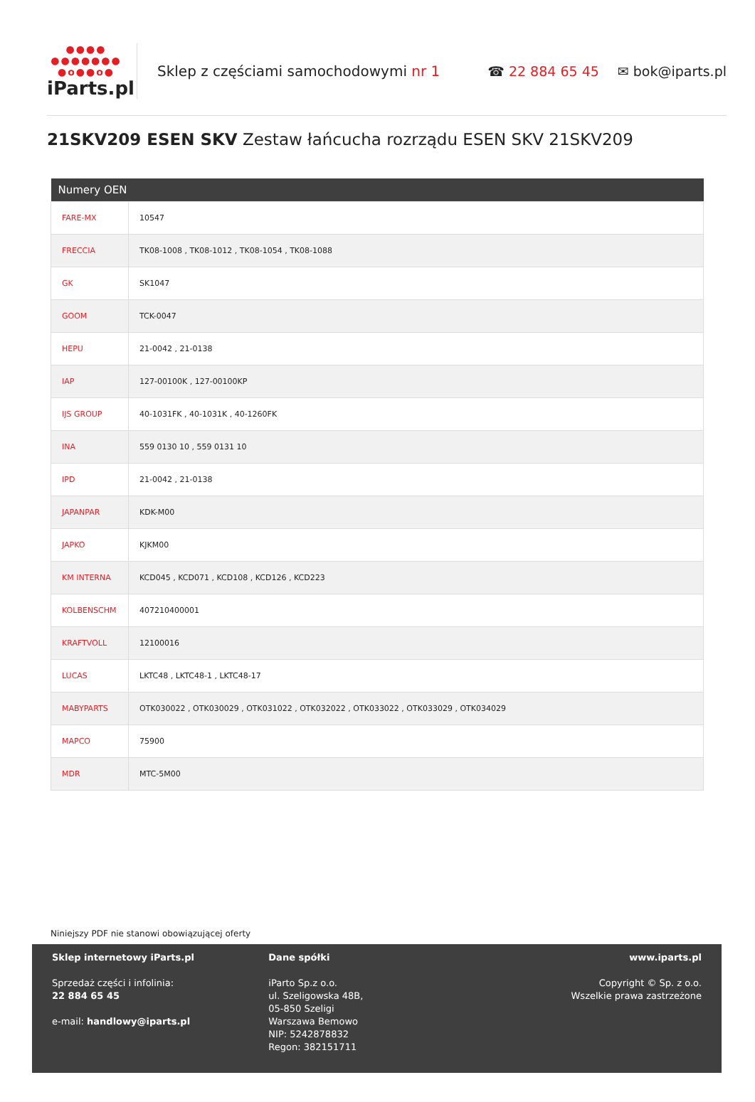●●●● ●●●●●●● ●o●●o●
iParts.pl
Sklep z częściami samochodowymi nr 1
☎ 22 884 65 45 ✉ bok@iparts.pl
21SKV209 ESEN SKV Zestaw łańcucha rozrządu ESEN SKV 21SKV209
| Numery OEN | |
| --- | --- |
| FARE-MX | 10547 |
| FRECCIA | TK08-1008 , TK08-1012 , TK08-1054 , TK08-1088 |
| GK | SK1047 |
| GOOM | TCK-0047 |
| HEPU | 21-0042 , 21-0138 |
| IAP | 127-00100K , 127-00100KP |
| IJS GROUP | 40-1031FK , 40-1031K , 40-1260FK |
| INA | 559 0130 10 , 559 0131 10 |
| IPD | 21-0042 , 21-0138 |
| JAPANPAR | KDK-M00 |
| JAPKO | KJKM00 |
| KM INTERNA | KCD045 , KCD071 , KCD108 , KCD126 , KCD223 |
| KOLBENSCHM | 407210400001 |
| KRAFTVOLL | 12100016 |
| LUCAS | LKTC48 , LKTC48-1 , LKTC48-17 |
| MABYPARTS | OTK030022 , OTK030029 , OTK031022 , OTK032022 , OTK033022 , OTK033029 , OTK034029 |
| MAPCO | 75900 |
| MDR | MTC-5M00 |
Niniejszy PDF nie stanowi obowiązującej oferty
Sklep internetowy iParts.pl
Sprzedaż części i infolinia:
22 884 65 45
e-mail: handlowy@iparts.pl
Dane spółki
iParto Sp.z o.o.
ul. Szeligowska 48B,
05-850 Szeligi
Warszawa Bemowo
NIP: 5242878832
Regon: 382151711
www.iparts.pl
Copyright © Sp. z o.o.
Wszelkie prawa zastrzeżone